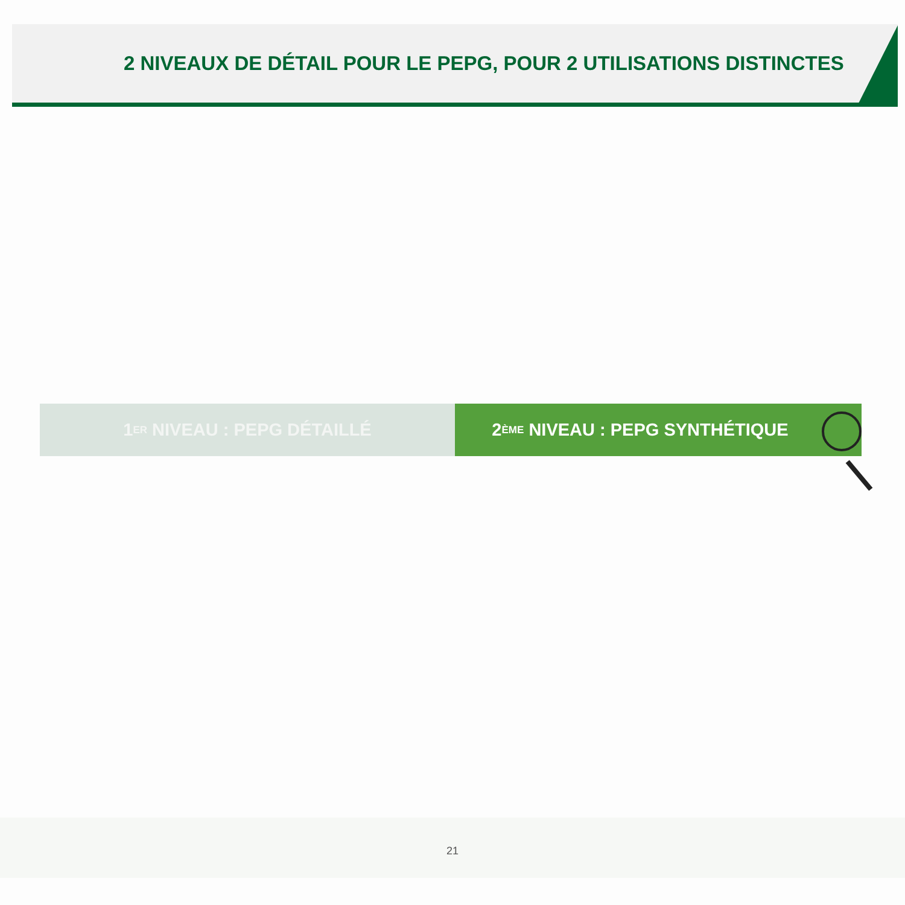2 NIVEAUX DE DÉTAIL POUR LE PEPG, POUR 2 UTILISATIONS DISTINCTES
1<sup>ER</sup> NIVEAU : PEPG DÉTAILLÉ 2<sup>ÈME</sup> NIVEAU : PEPG SYNTHÉTIQUE
21